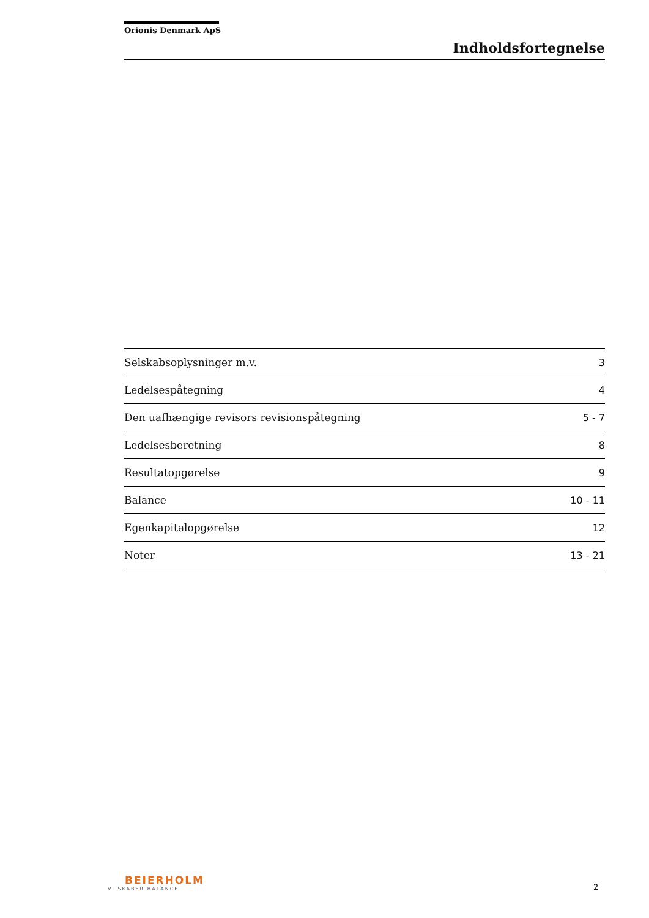Orionis Denmark ApS
Indholdsfortegnelse
| Selskabsoplysninger m.v. | 3 |
| Ledelsespåtegning | 4 |
| Den uafhængige revisors revisionspåtegning | 5 - 7 |
| Ledelsesberetning | 8 |
| Resultatopgørelse | 9 |
| Balance | 10 - 11 |
| Egenkapitalopgørelse | 12 |
| Noter | 13 - 21 |
BEIERHOLM
VI SKABER BALANCE
2